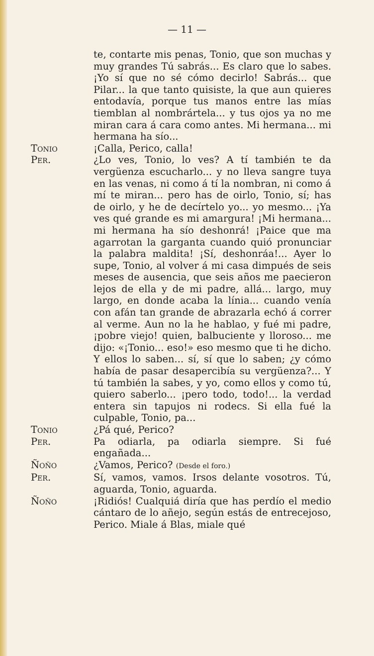— 11 —
te, contarte mis penas, Tonio, que son muchas y muy grandes Tú sabrás... Es claro que lo sabes. ¡Yo sí que no sé cómo decirlo! Sabrás... que Pilar... la que tanto quisiste, la que aun quieres entodavía, porque tus manos entre las mías tiemblan al nombrártela... y tus ojos ya no me miran cara á cara como antes. Mi hermana... mi hermana ha sío...
Tonio ¡Calla, Perico, calla!
Per. ¿Lo ves, Tonio, lo ves? A tí también te da vergüenza escucharlo... y no lleva sangre tuya en las venas, ni como á tí la nombran, ni como á mí te miran... pero has de oirlo, Tonio, sí; has de oirlo, y he de decírtelo yo... yo mesmo... ¡Ya ves qué grande es mi amargura! ¡Mi hermana... mi hermana ha sío deshonrá! ¡Paice que ma agarrotan la garganta cuando quió pronunciar la palabra maldita! ¡Sí, deshonráa!... Ayer lo supe, Tonio, al volver á mi casa dimpués de seis meses de ausencia, que seis años me paecieron lejos de ella y de mi padre, allá... largo, muy largo, en donde acaba la línia... cuando venía con afán tan grande de abrazarla echó á correr al verme. Aun no la he hablao, y fué mi padre, ¡pobre viejo! quien, balbuciente y lloroso... me dijo: «¡Tonio... eso!» eso mesmo que ti he dicho. Y ellos lo saben... sí, sí que lo saben; ¿y cómo había de pasar desapercibía su vergüenza?... Y tú también la sabes, y yo, como ellos y como tú, quiero saberlo... ¡pero todo, todo!... la verdad entera sin tapujos ni rodecs. Si ella fué la culpable, Tonio, pa...
Tonio ¿Pá qué, Perico?
Per. Pa odiarla, pa odiarla siempre. Si fué engañada...
Ñoño ¿Vamos, Perico? (Desde el foro.)
Per. Sí, vamos, vamos. Irsos delante vosotros. Tú, aguarda, Tonio, aguarda.
Ñoño ¡Ridiós! Cualquiá diría que has perdío el medio cántaro de lo añejo, según estás de entrecejoso, Perico. Miale á Blas, miale qué